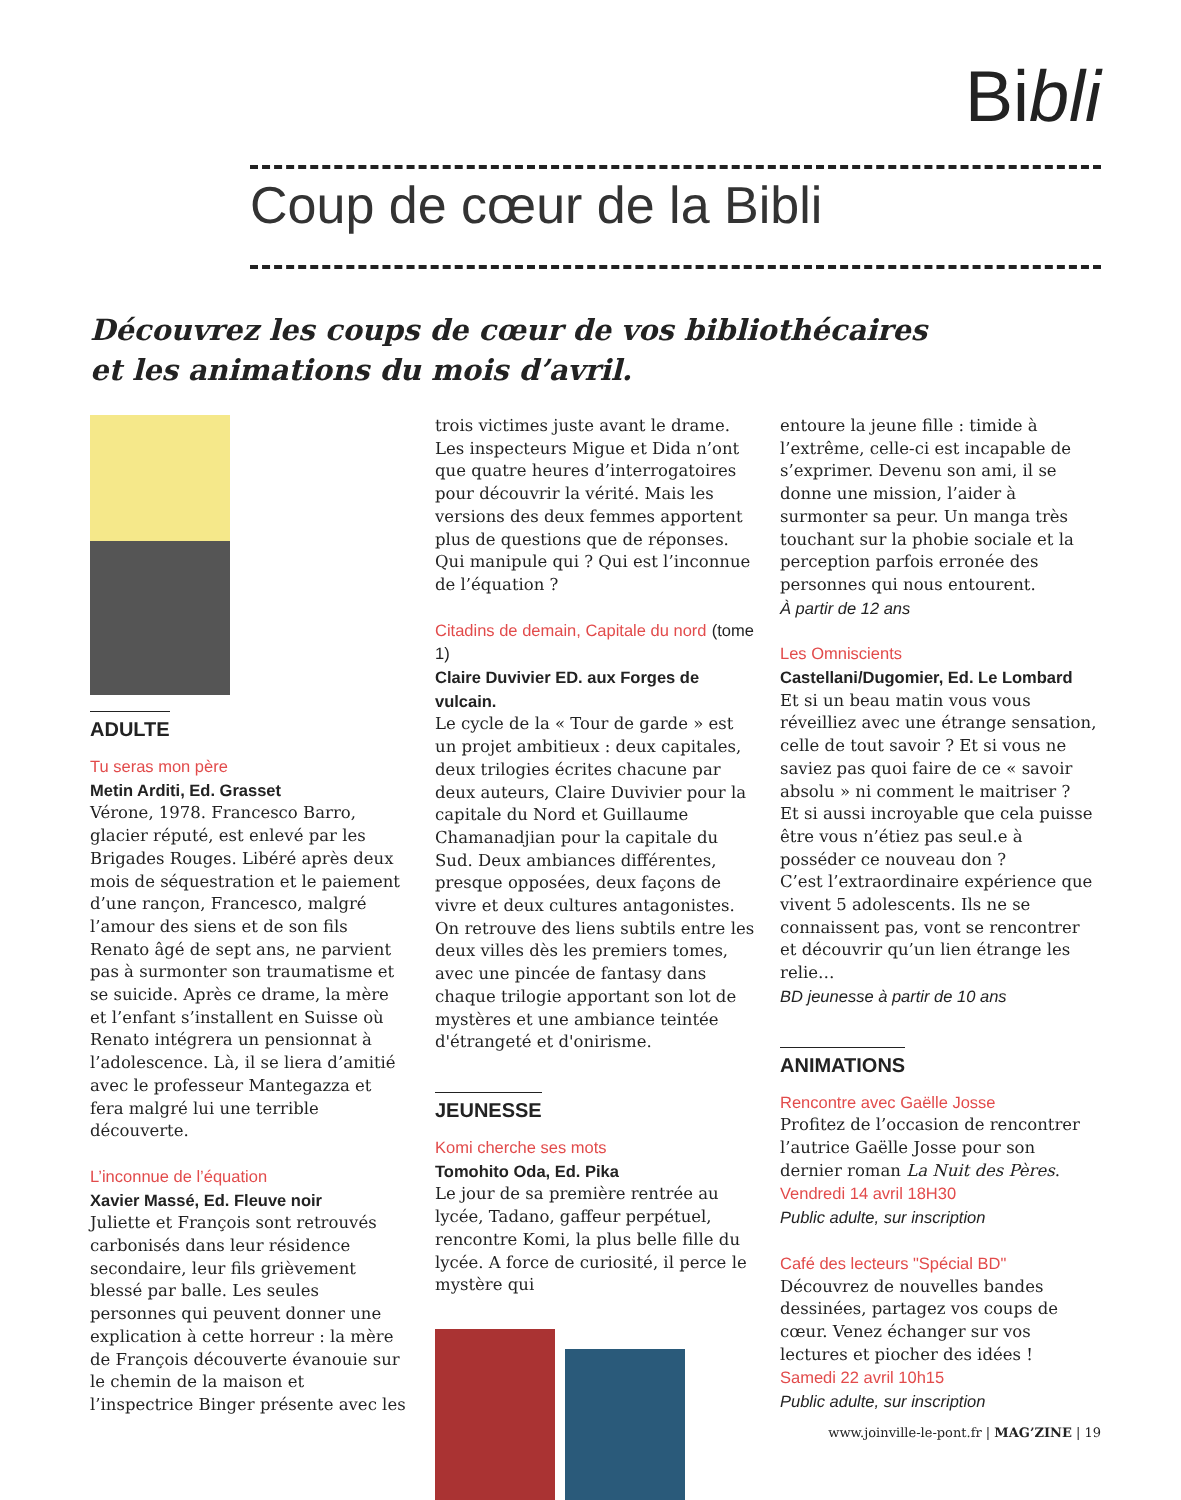Bibli
Coup de cœur de la Bibli
Découvrez les coups de cœur de vos bibliothécaires
et les animations du mois d’avril.
ADULTE
Tu seras mon père
Metin Arditi, Ed. Grasset
Vérone, 1978. Francesco Barro, glacier réputé, est enlevé par les Brigades Rouges. Libéré après deux mois de séquestration et le paiement d’une rançon, Francesco, malgré l’amour des siens et de son fils Renato âgé de sept ans, ne parvient pas à surmonter son traumatisme et se suicide. Après ce drame, la mère et l’enfant s’installent en Suisse où Renato intégrera un pensionnat à l’adolescence. Là, il se liera d’amitié avec le professeur Mantegazza et fera malgré lui une terrible découverte.
L’inconnue de l’équation
Xavier Massé, Ed. Fleuve noir
Juliette et François sont retrouvés carbonisés dans leur résidence secondaire, leur fils grièvement blessé par balle. Les seules personnes qui peuvent donner une explication à cette horreur : la mère de François découverte évanouie sur le chemin de la maison et l’inspectrice Binger présente avec les
trois victimes juste avant le drame. Les inspecteurs Migue et Dida n’ont que quatre heures d’interrogatoires pour découvrir la vérité. Mais les versions des deux femmes apportent plus de questions que de réponses. Qui manipule qui ? Qui est l’inconnue de l’équation ?
Citadins de demain, Capitale du nord (tome 1)
Claire Duvivier ED. aux Forges de vulcain.
Le cycle de la « Tour de garde » est un projet ambitieux : deux capitales, deux trilogies écrites chacune par deux auteurs, Claire Duvivier pour la capitale du Nord et Guillaume Chamanadjian pour la capitale du Sud. Deux ambiances différentes, presque opposées, deux façons de vivre et deux cultures antagonistes. On retrouve des liens subtils entre les deux villes dès les premiers tomes, avec une pincée de fantasy dans chaque trilogie apportant son lot de mystères et une ambiance teintée d'étrangeté et d'onirisme.
JEUNESSE
Komi cherche ses mots
Tomohito Oda, Ed. Pika
Le jour de sa première rentrée au lycée, Tadano, gaffeur perpétuel, rencontre Komi, la plus belle fille du lycée. A force de curiosité, il perce le mystère qui
entoure la jeune fille : timide à l’extrême, celle-ci est incapable de s’exprimer. Devenu son ami, il se donne une mission, l’aider à surmonter sa peur. Un manga très touchant sur la phobie sociale et la perception parfois erronée des personnes qui nous entourent.
À partir de 12 ans
Les Omniscients
Castellani/Dugomier, Ed. Le Lombard
Et si un beau matin vous vous réveilliez avec une étrange sensation, celle de tout savoir ? Et si vous ne saviez pas quoi faire de ce « savoir absolu » ni comment le maitriser ?
Et si aussi incroyable que cela puisse être vous n’étiez pas seul.e à posséder ce nouveau don ?
C’est l’extraordinaire expérience que vivent 5 adolescents. Ils ne se connaissent pas, vont se rencontrer et découvrir qu’un lien étrange les relie…
BD jeunesse à partir de 10 ans
ANIMATIONS
Rencontre avec Gaëlle Josse
Profitez de l’occasion de rencontrer l’autrice Gaëlle Josse pour son dernier roman La Nuit des Pères.
Vendredi 14 avril 18H30
Public adulte, sur inscription
Café des lecteurs "Spécial BD"
Découvrez de nouvelles bandes dessinées, partagez vos coups de cœur. Venez échanger sur vos lectures et piocher des idées !
Samedi 22 avril 10h15
Public adulte, sur inscription
www.joinville-le-pont.fr | MAG’ZINE | 19